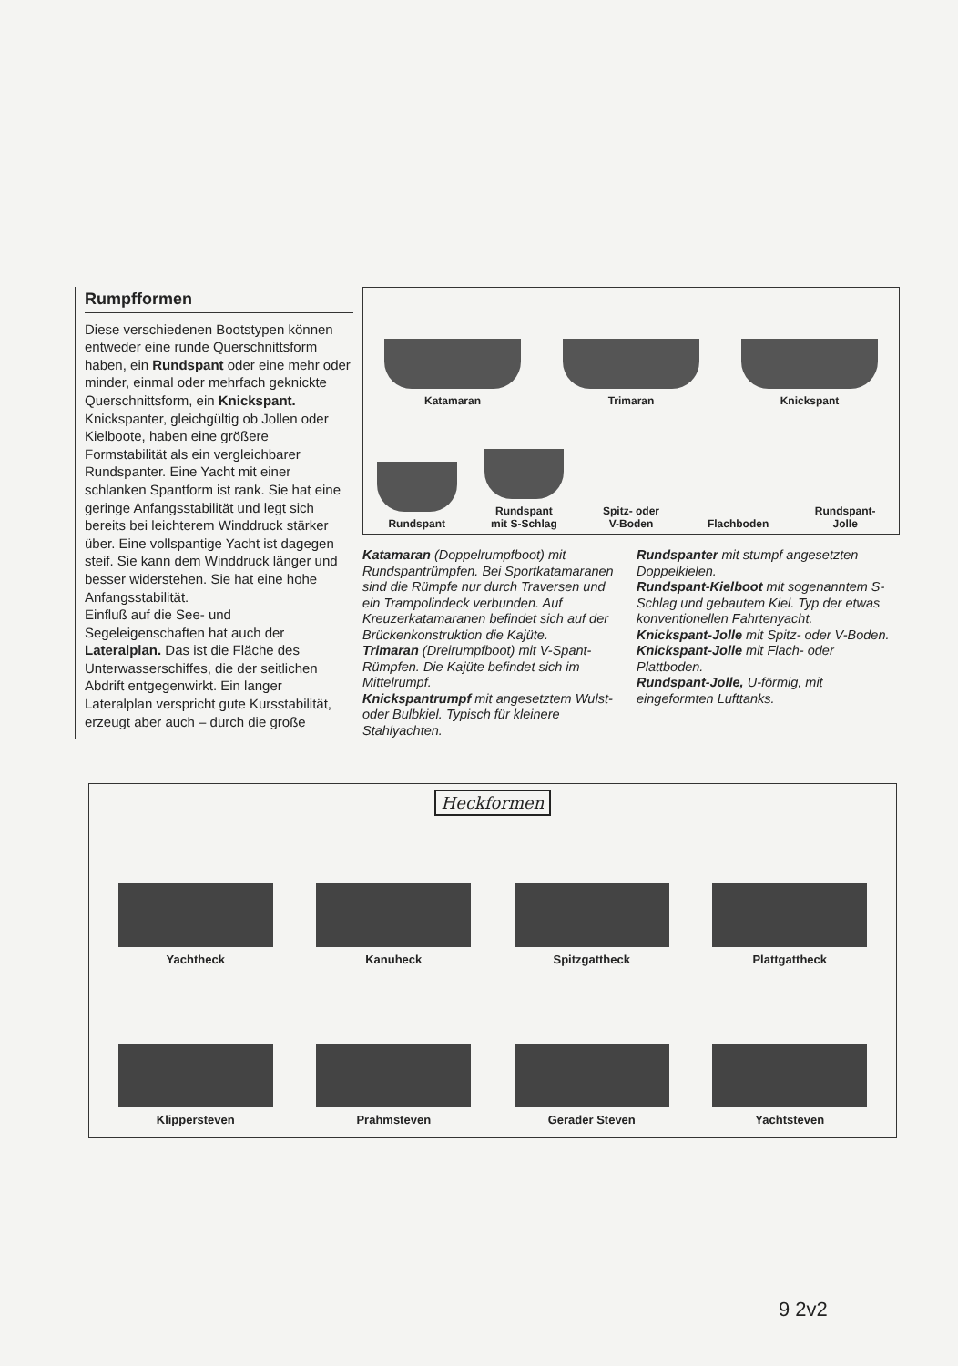Rumpfformen
Diese verschiedenen Bootstypen können entweder eine runde Querschnittsform haben, ein Rundspant oder eine mehr oder minder, einmal oder mehrfach geknickte Querschnittsform, ein Knickspant.
Knickspanter, gleichgültig ob Jollen oder Kielboote, haben eine größere Formstabilität als ein vergleichbarer Rundspanter. Eine Yacht mit einer schlanken Spantform ist rank. Sie hat eine geringe Anfangsstabilität und legt sich bereits bei leichterem Winddruck stärker über. Eine vollspantige Yacht ist dagegen steif. Sie kann dem Winddruck länger und besser widerstehen. Sie hat eine hohe Anfangsstabilität.
Einfluß auf die See- und Segeleigenschaften hat auch der Lateralplan. Das ist die Fläche des Unterwasserschiffes, die der seitlichen Abdrift entgegenwirkt. Ein langer Lateralplan verspricht gute Kursstabilität, erzeugt aber auch – durch die große
Katamaran
Trimaran
Knickspant
Rundspant
Rundspant
mit S-Schlag
Spitz- oder
V-Boden
Flachboden
Rundspant-
Jolle
Katamaran (Doppelrumpfboot) mit Rundspantrümpfen. Bei Sportkatamaranen sind die Rümpfe nur durch Traversen und ein Trampolindeck verbunden. Auf Kreuzerkatamaranen befindet sich auf der Brückenkonstruktion die Kajüte.
Trimaran (Dreirumpfboot) mit V-Spant-Rümpfen. Die Kajüte befindet sich im Mittelrumpf.
Knickspantrumpf mit angesetztem Wulst- oder Bulbkiel. Typisch für kleinere Stahlyachten.
Rundspanter mit stumpf angesetzten Doppelkielen.
Rundspant-Kielboot mit sogenanntem S-Schlag und gebautem Kiel. Typ der etwas konventionellen Fahrtenyacht.
Knickspant-Jolle mit Spitz- oder V-Boden.
Knickspant-Jolle mit Flach- oder Plattboden.
Rundspant-Jolle, U-förmig, mit eingeformten Lufttanks.
Heckformen
Yachtheck
Kanuheck
Spitzgattheck
Plattgattheck
Klippersteven
Prahmsteven
Gerader Steven
Yachtsteven
9 2v2